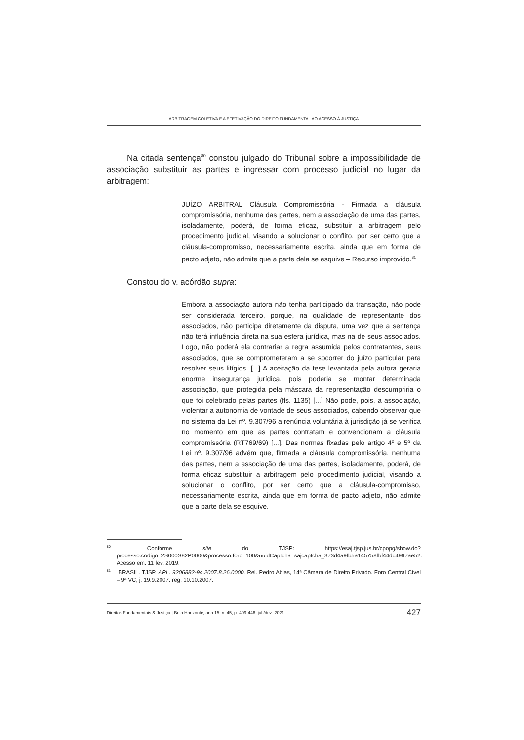ARBITRAGEM COLETIVA E A EFETIVAÇÃO DO DIREITO FUNDAMENTAL AO ACESSO À JUSTIÇA
Na citada sentença<sup>80</sup> constou julgado do Tribunal sobre a impossibilidade de associação substituir as partes e ingressar com processo judicial no lugar da arbitragem:
JUÍZO ARBITRAL Cláusula Compromissória - Firmada a cláusula compromissória, nenhuma das partes, nem a associação de uma das partes, isoladamente, poderá, de forma eficaz, substituir a arbitragem pelo procedimento judicial, visando a solucionar o conflito, por ser certo que a cláusula-compromisso, necessariamente escrita, ainda que em forma de pacto adjeto, não admite que a parte dela se esquive – Recurso improvido.<sup>81</sup>
Constou do v. acórdão supra:
Embora a associação autora não tenha participado da transação, não pode ser considerada terceiro, porque, na qualidade de representante dos associados, não participa diretamente da disputa, uma vez que a sentença não terá influência direta na sua esfera jurídica, mas na de seus associados. Logo, não poderá ela contrariar a regra assumida pelos contratantes, seus associados, que se comprometeram a se socorrer do juízo particular para resolver seus litígios. [...] A aceitação da tese levantada pela autora geraria enorme insegurança jurídica, pois poderia se montar determinada associação, que protegida pela máscara da representação descumpriria o que foi celebrado pelas partes (fls. 1135) [...] Não pode, pois, a associação, violentar a autonomia de vontade de seus associados, cabendo observar que no sistema da Lei nº. 9.307/96 a renúncia voluntária à jurisdição já se verifica no momento em que as partes contratam e convencionam a cláusula compromissória (RT769/69) [...]. Das normas fixadas pelo artigo 4º e 5º da Lei nº. 9.307/96 advém que, firmada a cláusula compromissória, nenhuma das partes, nem a associação de uma das partes, isoladamente, poderá, de forma eficaz substituir a arbitragem pelo procedimento judicial, visando a solucionar o conflito, por ser certo que a cláusula-compromisso, necessariamente escrita, ainda que em forma de pacto adjeto, não admite que a parte dela se esquive.
<sup>80</sup> Conforme site do TJSP: https://esaj.tjsp.jus.br/cpopg/show.do?processo.codigo=2S000S82P0000&processo.foro=100&uuidCaptcha=sajcaptcha_373d4a9fb5a145758fbf44dc4997ae52. Acesso em: 11 fev. 2019.
<sup>81</sup> BRASIL. TJSP. APL. 9206882-94.2007.8.26.0000. Rel. Pedro Ablas, 14ª Câmara de Direito Privado. Foro Central Cível – 9ª VC, j. 19.9.2007. reg. 10.10.2007.
Direitos Fundamentais & Justiça | Belo Horizonte, ano 15, n. 45, p. 409-446, jul./dez. 2021 427